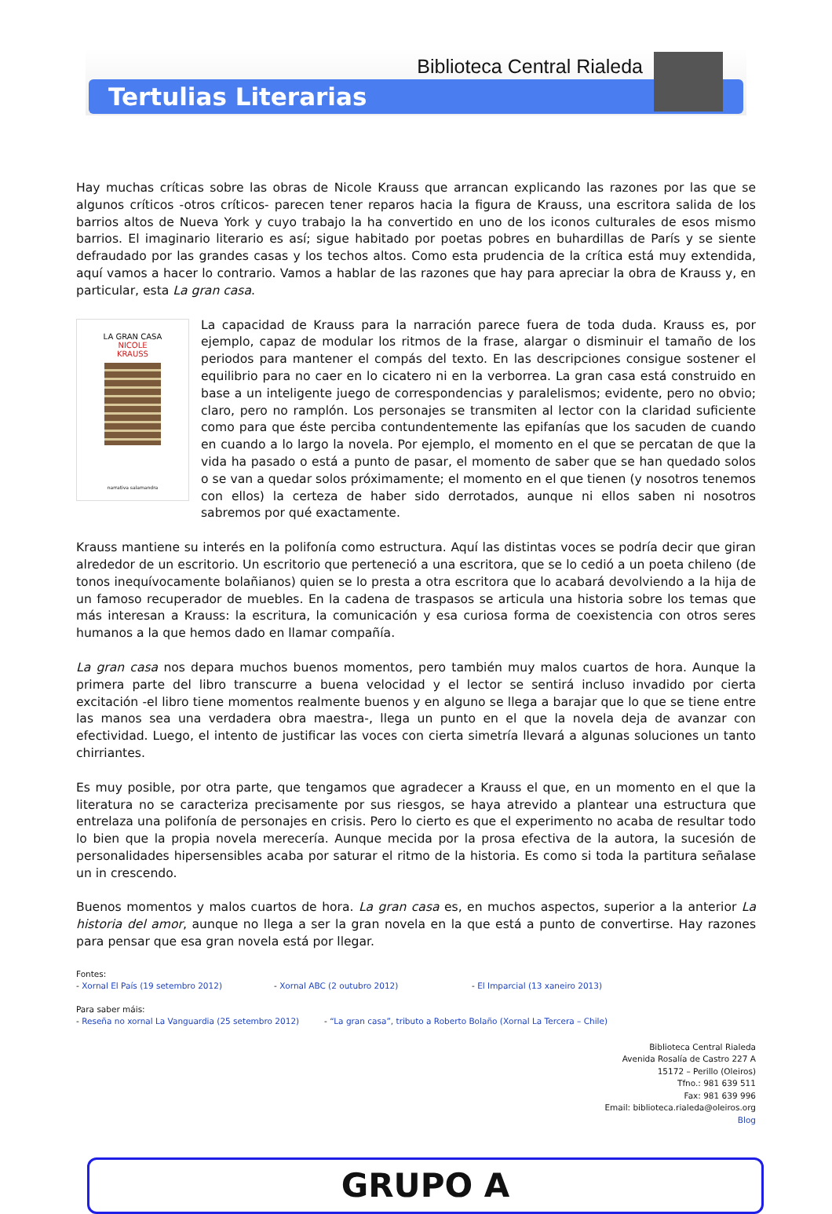Biblioteca Central Rialeda
Tertulias Literarias
Hay muchas críticas sobre las obras de Nicole Krauss que arrancan explicando las razones por las que se algunos críticos -otros críticos- parecen tener reparos hacia la figura de Krauss, una escritora salida de los barrios altos de Nueva York y cuyo trabajo la ha convertido en uno de los iconos culturales de esos mismo barrios. El imaginario literario es así; sigue habitado por poetas pobres en buhardillas de París y se siente defraudado por las grandes casas y los techos altos. Como esta prudencia de la crítica está muy extendida, aquí vamos a hacer lo contrario. Vamos a hablar de las razones que hay para apreciar la obra de Krauss y, en particular, esta La gran casa.
LA GRAN CASA
NICOLE
KRAUSS
narrativa salamandra
La capacidad de Krauss para la narración parece fuera de toda duda. Krauss es, por ejemplo, capaz de modular los ritmos de la frase, alargar o disminuir el tamaño de los periodos para mantener el compás del texto. En las descripciones consigue sostener el equilibrio para no caer en lo cicatero ni en la verborrea. La gran casa está construido en base a un inteligente juego de correspondencias y paralelismos; evidente, pero no obvio; claro, pero no ramplón. Los personajes se transmiten al lector con la claridad suficiente como para que éste perciba contundentemente las epifanías que los sacuden de cuando en cuando a lo largo la novela. Por ejemplo, el momento en el que se percatan de que la vida ha pasado o está a punto de pasar, el momento de saber que se han quedado solos o se van a quedar solos próximamente; el momento en el que tienen (y nosotros tenemos con ellos) la certeza de haber sido derrotados, aunque ni ellos saben ni nosotros sabremos por qué exactamente.
Krauss mantiene su interés en la polifonía como estructura. Aquí las distintas voces se podría decir que giran alrededor de un escritorio. Un escritorio que perteneció a una escritora, que se lo cedió a un poeta chileno (de tonos inequívocamente bolañianos) quien se lo presta a otra escritora que lo acabará devolviendo a la hija de un famoso recuperador de muebles. En la cadena de traspasos se articula una historia sobre los temas que más interesan a Krauss: la escritura, la comunicación y esa curiosa forma de coexistencia con otros seres humanos a la que hemos dado en llamar compañía.
La gran casa nos depara muchos buenos momentos, pero también muy malos cuartos de hora. Aunque la primera parte del libro transcurre a buena velocidad y el lector se sentirá incluso invadido por cierta excitación -el libro tiene momentos realmente buenos y en alguno se llega a barajar que lo que se tiene entre las manos sea una verdadera obra maestra-, llega un punto en el que la novela deja de avanzar con efectividad. Luego, el intento de justificar las voces con cierta simetría llevará a algunas soluciones un tanto chirriantes.
Es muy posible, por otra parte, que tengamos que agradecer a Krauss el que, en un momento en el que la literatura no se caracteriza precisamente por sus riesgos, se haya atrevido a plantear una estructura que entrelaza una polifonía de personajes en crisis. Pero lo cierto es que el experimento no acaba de resultar todo lo bien que la propia novela merecería. Aunque mecida por la prosa efectiva de la autora, la sucesión de personalidades hipersensibles acaba por saturar el ritmo de la historia. Es como si toda la partitura señalase un in crescendo.
Buenos momentos y malos cuartos de hora. La gran casa es, en muchos aspectos, superior a la anterior La historia del amor, aunque no llega a ser la gran novela en la que está a punto de convertirse. Hay razones para pensar que esa gran novela está por llegar.
Fontes:
- Xornal El País (19 setembro 2012) - Xornal ABC (2 outubro 2012) - El Imparcial (13 xaneiro 2013)
Para saber máis:
- Reseña no xornal La Vanguardia (25 setembro 2012) - “La gran casa”, tributo a Roberto Bolaño (Xornal La Tercera – Chile)
Biblioteca Central Rialeda
Avenida Rosalía de Castro 227 A
15172 – Perillo (Oleiros)
Tfno.: 981 639 511
Fax: 981 639 996
Email: biblioteca.rialeda@oleiros.org
Blog
GRUPO A